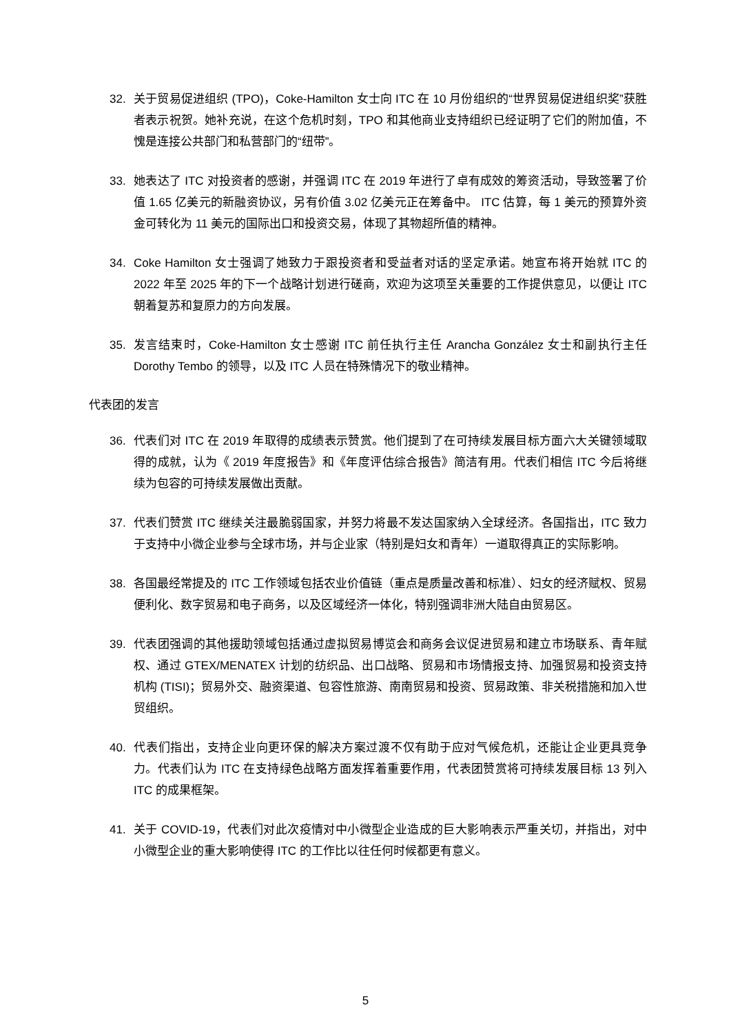32. 关于贸易促进组织 (TPO)，Coke-Hamilton 女士向 ITC 在 10 月份组织的“世界贸易促进组织奖”获胜者表示祝贺。她补充说，在这个危机时刻，TPO 和其他商业支持组织已经证明了它们的附加值，不愧是连接公共部门和私营部门的“纽带”。
33. 她表达了 ITC 对投资者的感谢，并强调 ITC 在 2019 年进行了卓有成效的筹资活动，导致签署了价值 1.65 亿美元的新融资协议，另有价值 3.02 亿美元正在筹备中。 ITC 估算，每 1 美元的预算外资金可转化为 11 美元的国际出口和投资交易，体现了其物超所值的精神。
34. Coke Hamilton 女士强调了她致力于跟投资者和受益者对话的坚定承诺。她宣布将开始就 ITC 的 2022 年至 2025 年的下一个战略计划进行磋商，欢迎为这项至关重要的工作提供意见，以便让 ITC 朝着复苏和复原力的方向发展。
35. 发言结束时，Coke-Hamilton 女士感谢 ITC 前任执行主任 Arancha González 女士和副执行主任 Dorothy Tembo 的领导，以及 ITC 人员在特殊情况下的敬业精神。
代表团的发言
36. 代表们对 ITC 在 2019 年取得的成绩表示赞赏。他们提到了在可持续发展目标方面六大关键领域取得的成就，认为《 2019 年度报告》和《年度评估综合报告》简洁有用。代表们相信 ITC 今后将继续为包容的可持续发展做出贡献。
37. 代表们赞赏 ITC 继续关注最脆弱国家，并努力将最不发达国家纳入全球经济。各国指出，ITC 致力于支持中小微企业参与全球市场，并与企业家（特别是妇女和青年）一道取得真正的实际影响。
38. 各国最经常提及的 ITC 工作领域包括农业价值链（重点是质量改善和标准）、妇女的经济赋权、贸易便利化、数字贸易和电子商务，以及区域经济一体化，特别强调非洲大陆自由贸易区。
39. 代表团强调的其他援助领域包括通过虚拟贸易博览会和商务会议促进贸易和建立市场联系、青年赋权、通过 GTEX/MENATEX 计划的纺织品、出口战略、贸易和市场情报支持、加强贸易和投资支持机构 (TISI)；贸易外交、融资渠道、包容性旅游、南南贸易和投资、贸易政策、非关税措施和加入世贸组织。
40. 代表们指出，支持企业向更环保的解决方案过渡不仅有助于应对气候危机，还能让企业更具竞争力。代表们认为 ITC 在支持绿色战略方面发挥着重要作用，代表团赞赏将可持续发展目标 13 列入 ITC 的成果框架。
41. 关于 COVID-19，代表们对此次疫情对中小微型企业造成的巨大影响表示严重关切，并指出，对中小微型企业的重大影响使得 ITC 的工作比以往任何时候都更有意义。
5